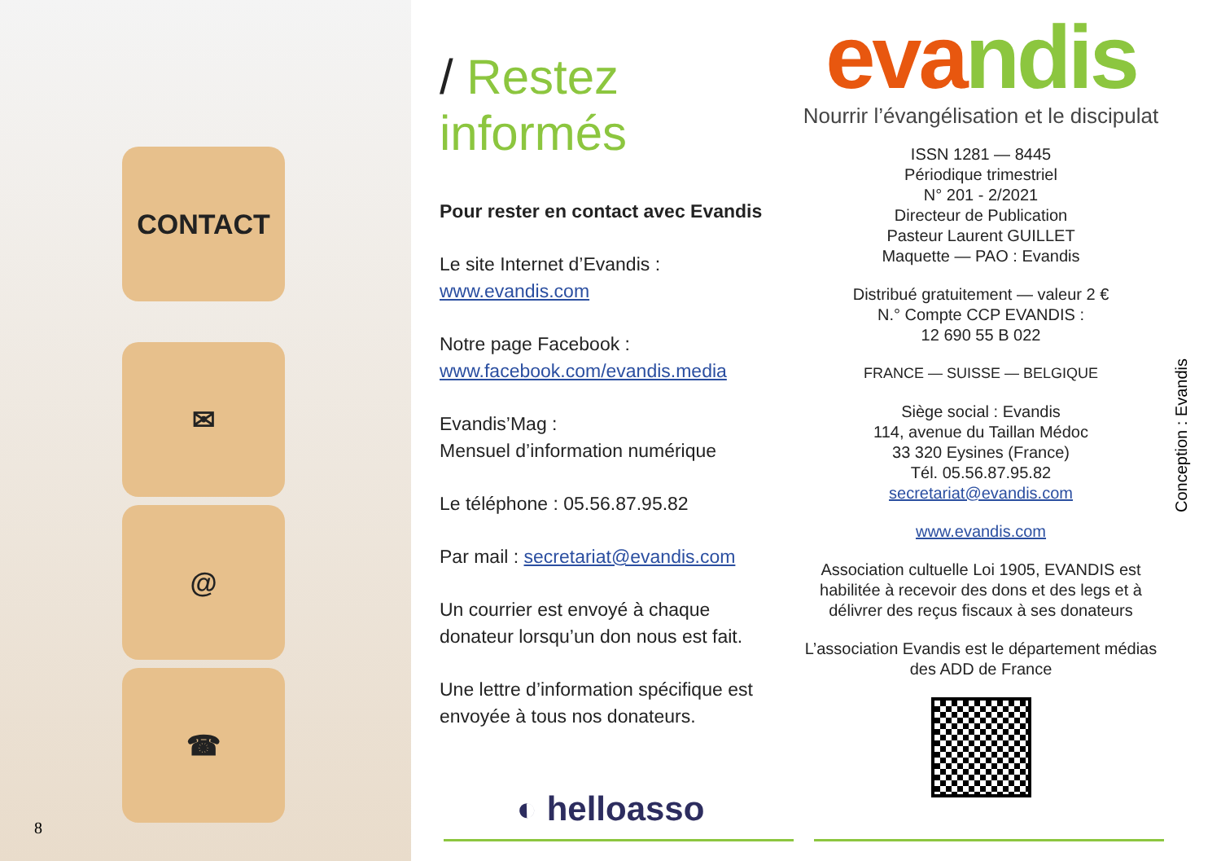CONTACT
✉
@
☎
8
/ Restez informés
Pour rester en contact avec Evandis
Le site Internet d’Evandis :
www.evandis.com
Notre page Facebook :
www.facebook.com/evandis.media
Evandis’Mag :
Mensuel d’information numérique
Le téléphone : 05.56.87.95.82
Par mail : secretariat@evandis.com
Un courrier est envoyé à chaque donateur lorsqu’un don nous est fait.
Une lettre d’information spécifique est envoyée à tous nos donateurs.
◐ helloasso
evandis
Nourrir l’évangélisation et le discipulat
ISSN 1281 — 8445
Périodique trimestriel
N° 201 - 2/2021
Directeur de Publication
Pasteur Laurent GUILLET
Maquette — PAO : Evandis
Distribué gratuitement — valeur 2 €
N.° Compte CCP EVANDIS :
12 690 55 B 022
FRANCE — SUISSE — BELGIQUE
Siège social : Evandis
114, avenue du Taillan Médoc
33 320 Eysines (France)
Tél. 05.56.87.95.82
secretariat@evandis.com
www.evandis.com
Association cultuelle Loi 1905, EVANDIS est habilitée à recevoir des dons et des legs et à délivrer des reçus fiscaux à ses donateurs
L’association Evandis est le département médias des ADD de France
Conception : Evandis